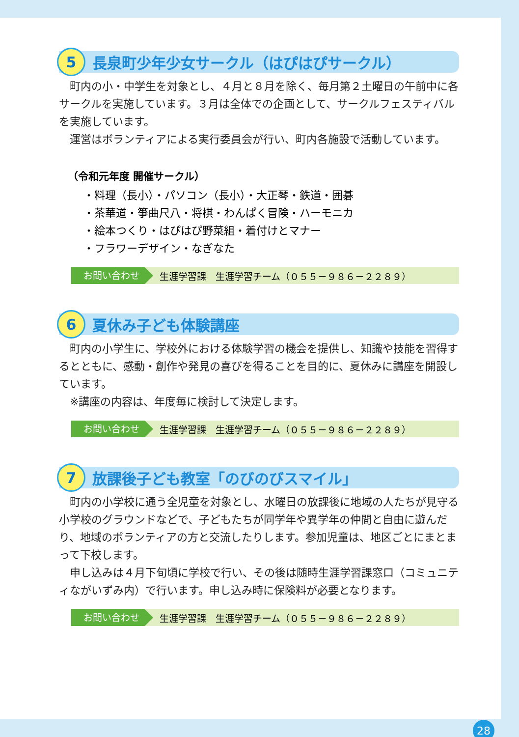5
長泉町少年少女サークル（はぴはぴサークル）
町内の小・中学生を対象とし、４月と８月を除く、毎月第２土曜日の午前中に各サークルを実施しています。３月は全体での企画として、サークルフェスティバルを実施しています。
運営はボランティアによる実行委員会が行い、町内各施設で活動しています。
（令和元年度 開催サークル）
・料理（長小）・パソコン（長小）・大正琴・鉄道・囲碁
・茶華道・箏曲尺八・将棋・わんぱく冒険・ハーモニカ
・絵本つくり・はぴはぴ野菜組・着付けとマナー
・フラワーデザイン・なぎなた
お問い合わせ
生涯学習課　生涯学習チーム（０５５－９８６－２２８９）
6
夏休み子ども体験講座
町内の小学生に、学校外における体験学習の機会を提供し、知識や技能を習得するとともに、感動・創作や発見の喜びを得ることを目的に、夏休みに講座を開設しています。
※講座の内容は、年度毎に検討して決定します。
お問い合わせ
生涯学習課　生涯学習チーム（０５５－９８６－２２８９）
7
放課後子ども教室「のびのびスマイル」
町内の小学校に通う全児童を対象とし、水曜日の放課後に地域の人たちが見守る小学校のグラウンドなどで、子どもたちが同学年や異学年の仲間と自由に遊んだり、地域のボランティアの方と交流したりします。参加児童は、地区ごとにまとまって下校します。
申し込みは４月下旬頃に学校で行い、その後は随時生涯学習課窓口（コミュニティながいずみ内）で行います。申し込み時に保険料が必要となります。
お問い合わせ
生涯学習課　生涯学習チーム（０５５－９８６－２２８９）
28